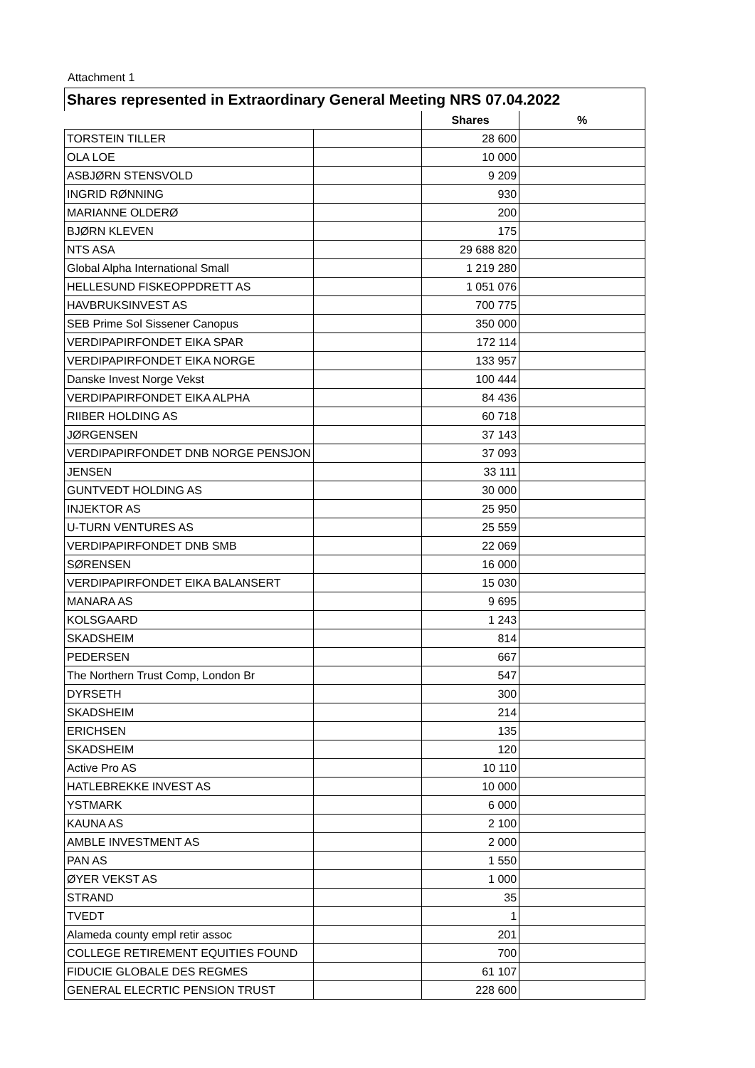Attachment 1
| Shares represented in Extraordinary General Meeting NRS 07.04.2022 | | | |
| --- | --- | --- | --- |
| | | Shares | % |
| TORSTEIN TILLER | | 28 600 | |
| OLA LOE | | 10 000 | |
| ASBJØRN STENSVOLD | | 9 209 | |
| INGRID RØNNING | | 930 | |
| MARIANNE OLDERØ | | 200 | |
| BJØRN KLEVEN | | 175 | |
| NTS ASA | | 29 688 820 | |
| Global Alpha International Small | | 1 219 280 | |
| HELLESUND FISKEOPPDRETT AS | | 1 051 076 | |
| HAVBRUKSINVEST AS | | 700 775 | |
| SEB Prime Sol Sissener Canopus | | 350 000 | |
| VERDIPAPIRFONDET EIKA SPAR | | 172 114 | |
| VERDIPAPIRFONDET EIKA NORGE | | 133 957 | |
| Danske Invest Norge Vekst | | 100 444 | |
| VERDIPAPIRFONDET EIKA ALPHA | | 84 436 | |
| RIIBER HOLDING AS | | 60 718 | |
| JØRGENSEN | | 37 143 | |
| VERDIPAPIRFONDET DNB NORGE PENSJON | | 37 093 | |
| JENSEN | | 33 111 | |
| GUNTVEDT HOLDING AS | | 30 000 | |
| INJEKTOR AS | | 25 950 | |
| U-TURN VENTURES AS | | 25 559 | |
| VERDIPAPIRFONDET DNB SMB | | 22 069 | |
| SØRENSEN | | 16 000 | |
| VERDIPAPIRFONDET EIKA BALANSERT | | 15 030 | |
| MANARA AS | | 9 695 | |
| KOLSGAARD | | 1 243 | |
| SKADSHEIM | | 814 | |
| PEDERSEN | | 667 | |
| The Northern Trust Comp, London Br | | 547 | |
| DYRSETH | | 300 | |
| SKADSHEIM | | 214 | |
| ERICHSEN | | 135 | |
| SKADSHEIM | | 120 | |
| Active Pro AS | | 10 110 | |
| HATLEBREKKE INVEST AS | | 10 000 | |
| YSTMARK | | 6 000 | |
| KAUNA AS | | 2 100 | |
| AMBLE INVESTMENT AS | | 2 000 | |
| PAN AS | | 1 550 | |
| ØYER VEKST AS | | 1 000 | |
| STRAND | | 35 | |
| TVEDT | | 1 | |
| Alameda county empl retir assoc | | 201 | |
| COLLEGE RETIREMENT EQUITIES FOUND | | 700 | |
| FIDUCIE GLOBALE DES REGMES | | 61 107 | |
| GENERAL ELECRTIC PENSION TRUST | | 228 600 | |